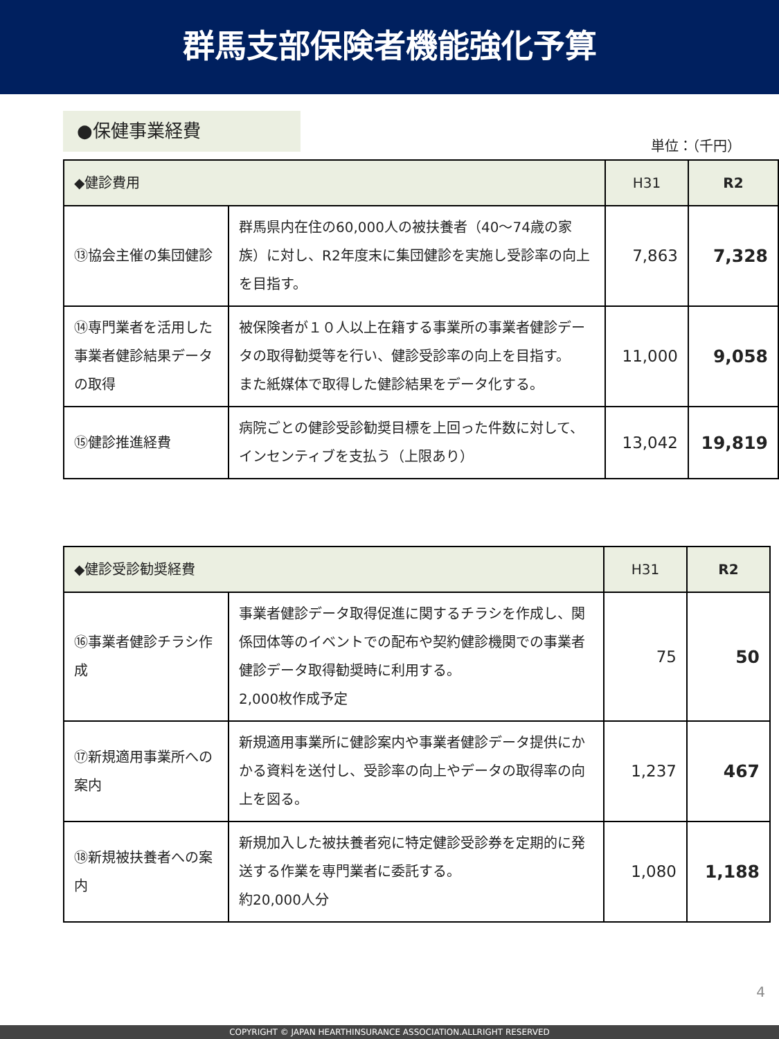群馬支部保険者機能強化予算
●保健事業経費
単位：（千円）
| ◆健診費用 | | H31 | R2 |
| --- | --- | --- | --- |
| ⑬協会主催の集団健診 | 群馬県内在住の60,000人の被扶養者（40～74歳の家族）に対し、R2年度末に集団健診を実施し受診率の向上を目指す。 | 7,863 | 7,328 |
| ⑭専門業者を活用した事業者健診結果データの取得 | 被保険者が１０人以上在籍する事業所の事業者健診データの取得勧奨等を行い、健診受診率の向上を目指す。 また紙媒体で取得した健診結果をデータ化する。 | 11,000 | 9,058 |
| ⑮健診推進経費 | 病院ごとの健診受診勧奨目標を上回った件数に対して、インセンティブを支払う（上限あり） | 13,042 | 19,819 |
| ◆健診受診勧奨経費 | | H31 | R2 |
| --- | --- | --- | --- |
| ⑯事業者健診チラシ作成 | 事業者健診データ取得促進に関するチラシを作成し、関係団体等のイベントでの配布や契約健診機関での事業者健診データ取得勧奨時に利用する。 2,000枚作成予定 | 75 | 50 |
| ⑰新規適用事業所への案内 | 新規適用事業所に健診案内や事業者健診データ提供にかかる資料を送付し、受診率の向上やデータの取得率の向上を図る。 | 1,237 | 467 |
| ⑱新規被扶養者への案内 | 新規加入した被扶養者宛に特定健診受診券を定期的に発送する作業を専門業者に委託する。 約20,000人分 | 1,080 | 1,188 |
4
COPYRIGHT © JAPAN HEARTHINSURANCE ASSOCIATION.ALLRIGHT RESERVED